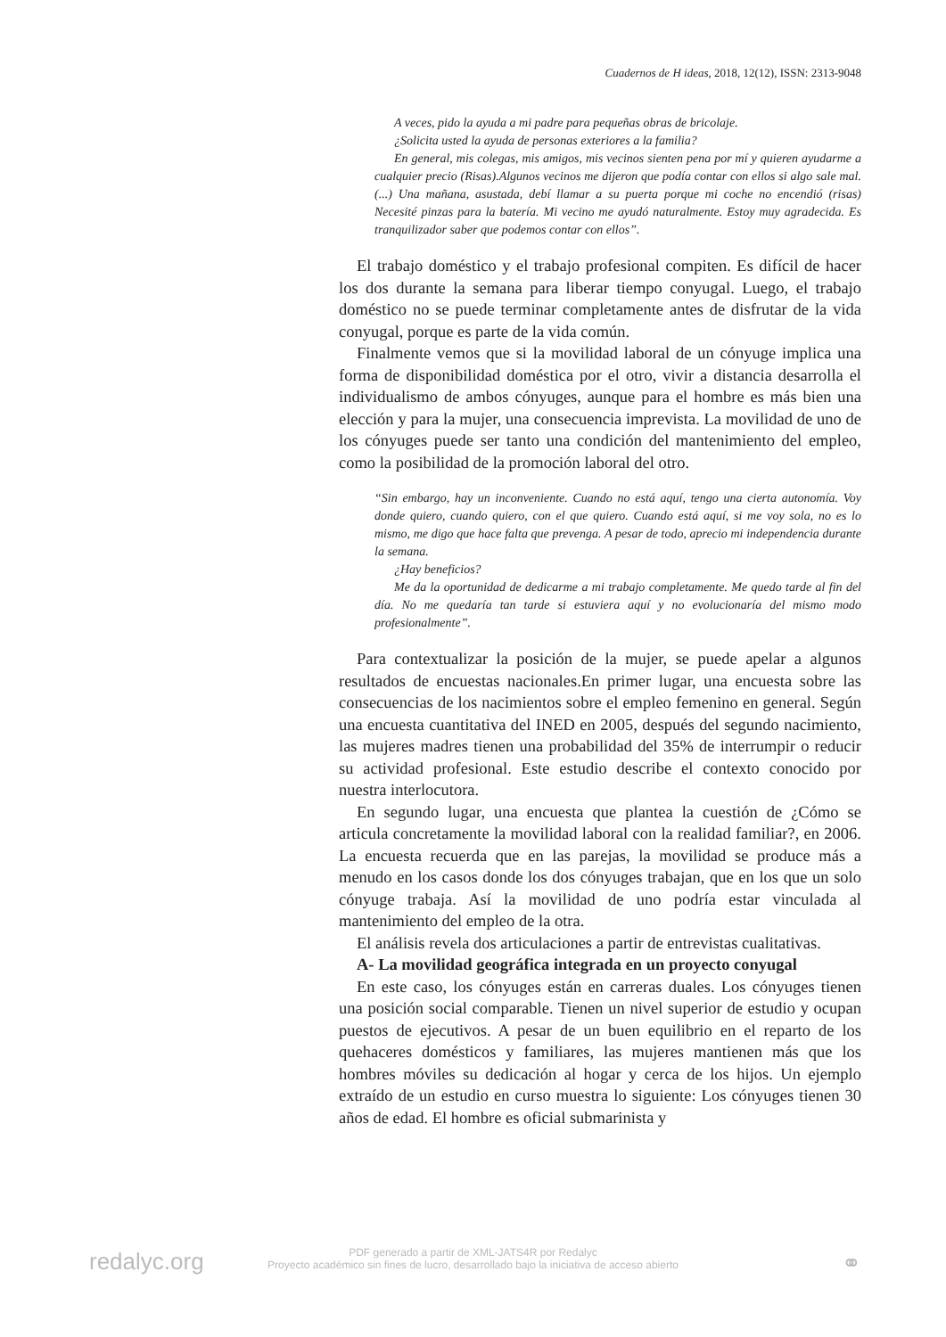Cuadernos de H ideas, 2018, 12(12), ISSN: 2313-9048
A veces, pido la ayuda a mi padre para pequeñas obras de bricolaje.
¿Solicita usted la ayuda de personas exteriores a la familia?
En general, mis colegas, mis amigos, mis vecinos sienten pena por mí y quieren ayudarme a cualquier precio (Risas).Algunos vecinos me dijeron que podía contar con ellos si algo sale mal. (...) Una mañana, asustada, debí llamar a su puerta porque mi coche no encendió (risas) Necesité pinzas para la batería. Mi vecino me ayudó naturalmente. Estoy muy agradecida. Es tranquilizador saber que podemos contar con ellos”.
El trabajo doméstico y el trabajo profesional compiten. Es difícil de hacer los dos durante la semana para liberar tiempo conyugal. Luego, el trabajo doméstico no se puede terminar completamente antes de disfrutar de la vida conyugal, porque es parte de la vida común.
Finalmente vemos que si la movilidad laboral de un cónyuge implica una forma de disponibilidad doméstica por el otro, vivir a distancia desarrolla el individualismo de ambos cónyuges, aunque para el hombre es más bien una elección y para la mujer, una consecuencia imprevista. La movilidad de uno de los cónyuges puede ser tanto una condición del mantenimiento del empleo, como la posibilidad de la promoción laboral del otro.
“Sin embargo, hay un inconveniente. Cuando no está aquí, tengo una cierta autonomía. Voy donde quiero, cuando quiero, con el que quiero. Cuando está aquí, si me voy sola, no es lo mismo, me digo que hace falta que prevenga. A pesar de todo, aprecio mi independencia durante la semana.
¿Hay beneficios?
Me da la oportunidad de dedicarme a mi trabajo completamente. Me quedo tarde al fin del día. No me quedaría tan tarde si estuviera aquí y no evolucionaría del mismo modo profesionalmente”.
Para contextualizar la posición de la mujer, se puede apelar a algunos resultados de encuestas nacionales.En primer lugar, una encuesta sobre las consecuencias de los nacimientos sobre el empleo femenino en general. Según una encuesta cuantitativa del INED en 2005, después del segundo nacimiento, las mujeres madres tienen una probabilidad del 35% de interrumpir o reducir su actividad profesional. Este estudio describe el contexto conocido por nuestra interlocutora.
En segundo lugar, una encuesta que plantea la cuestión de ¿Cómo se articula concretamente la movilidad laboral con la realidad familiar?, en 2006. La encuesta recuerda que en las parejas, la movilidad se produce más a menudo en los casos donde los dos cónyuges trabajan, que en los que un solo cónyuge trabaja. Así la movilidad de uno podría estar vinculada al mantenimiento del empleo de la otra.
El análisis revela dos articulaciones a partir de entrevistas cualitativas.
A- La movilidad geográfica integrada en un proyecto conyugal
En este caso, los cónyuges están en carreras duales. Los cónyuges tienen una posición social comparable. Tienen un nivel superior de estudio y ocupan puestos de ejecutivos. A pesar de un buen equilibrio en el reparto de los quehaceres domésticos y familiares, las mujeres mantienen más que los hombres móviles su dedicación al hogar y cerca de los hijos. Un ejemplo extraído de un estudio en curso muestra lo siguiente: Los cónyuges tienen 30 años de edad. El hombre es oficial submarinista y
redalyc.org
PDF generado a partir de XML-JATS4R por Redalyc
Proyecto académico sin fines de lucro, desarrollado bajo la iniciativa de acceso abierto
⚭